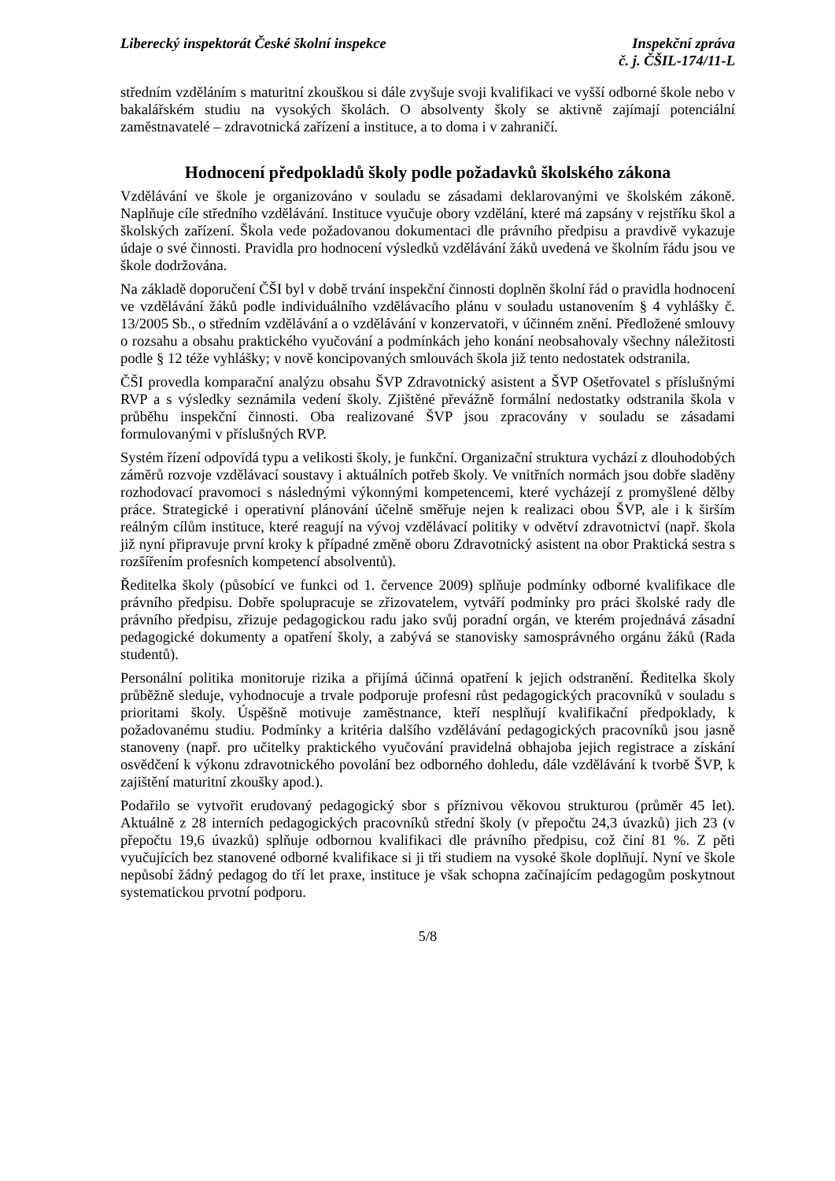Liberecký inspektorát České školní inspekce
Inspekční zpráva
č. j. ČŠIL-174/11-L
středním vzděláním s maturitní zkouškou si dále zvyšuje svoji kvalifikaci ve vyšší odborné škole nebo v bakalářském studiu na vysokých školách. O absolventy školy se aktivně zajímají potenciální zaměstnavatelé – zdravotnická zařízení a instituce, a to doma i v zahraničí.
Hodnocení předpokladů školy podle požadavků školského zákona
Vzdělávání ve škole je organizováno v souladu se zásadami deklarovanými ve školském zákoně. Naplňuje cíle středního vzdělávání. Instituce vyučuje obory vzdělání, které má zapsány v rejstříku škol a školských zařízení. Škola vede požadovanou dokumentaci dle právního předpisu a pravdivě vykazuje údaje o své činnosti. Pravidla pro hodnocení výsledků vzdělávání žáků uvedená ve školním řádu jsou ve škole dodržována.
Na základě doporučení ČŠI byl v době trvání inspekční činnosti doplněn školní řád o pravidla hodnocení ve vzdělávání žáků podle individuálního vzdělávacího plánu v souladu ustanovením § 4 vyhlášky č. 13/2005 Sb., o středním vzdělávání a o vzdělávání v konzervatoři, v účinném znění. Předložené smlouvy o rozsahu a obsahu praktického vyučování a podmínkách jeho konání neobsahovaly všechny náležitosti podle § 12 téže vyhlášky; v nově koncipovaných smlouvách škola již tento nedostatek odstranila.
ČŠI provedla komparační analýzu obsahu ŠVP Zdravotnický asistent a ŠVP Ošetřovatel s příslušnými RVP a s výsledky seznámila vedení školy. Zjištěné převážně formální nedostatky odstranila škola v průběhu inspekční činnosti. Oba realizované ŠVP jsou zpracovány v souladu se zásadami formulovanými v příslušných RVP.
Systém řízení odpovídá typu a velikosti školy, je funkční. Organizační struktura vychází z dlouhodobých záměrů rozvoje vzdělávací soustavy i aktuálních potřeb školy. Ve vnitřních normách jsou dobře sladěny rozhodovací pravomoci s následnými výkonnými kompetencemi, které vycházejí z promyšlené dělby práce. Strategické i operativní plánování účelně směřuje nejen k realizaci obou ŠVP, ale i k širším reálným cílům instituce, které reagují na vývoj vzdělávací politiky v odvětví zdravotnictví (např. škola již nyní připravuje první kroky k případné změně oboru Zdravotnický asistent na obor Praktická sestra s rozšířením profesních kompetencí absolventů).
Ředitelka školy (působící ve funkci od 1. července 2009) splňuje podmínky odborné kvalifikace dle právního předpisu. Dobře spolupracuje se zřizovatelem, vytváří podmínky pro práci školské rady dle právního předpisu, zřizuje pedagogickou radu jako svůj poradní orgán, ve kterém projednává zásadní pedagogické dokumenty a opatření školy, a zabývá se stanovisky samosprávného orgánu žáků (Rada studentů).
Personální politika monitoruje rizika a přijímá účinná opatření k jejich odstranění. Ředitelka školy průběžně sleduje, vyhodnocuje a trvale podporuje profesní růst pedagogických pracovníků v souladu s prioritami školy. Úspěšně motivuje zaměstnance, kteří nesplňují kvalifikační předpoklady, k požadovanému studiu. Podmínky a kritéria dalšího vzdělávání pedagogických pracovníků jsou jasně stanoveny (např. pro učitelky praktického vyučování pravidelná obhajoba jejich registrace a získání osvědčení k výkonu zdravotnického povolání bez odborného dohledu, dále vzdělávání k tvorbě ŠVP, k zajištění maturitní zkoušky apod.).
Podařilo se vytvořit erudovaný pedagogický sbor s příznivou věkovou strukturou (průměr 45 let). Aktuálně z 28 interních pedagogických pracovníků střední školy (v přepočtu 24,3 úvazků) jich 23 (v přepočtu 19,6 úvazků) splňuje odbornou kvalifikaci dle právního předpisu, což činí 81 %. Z pěti vyučujících bez stanovené odborné kvalifikace si ji tři studiem na vysoké škole doplňují. Nyní ve škole nepůsobí žádný pedagog do tří let praxe, instituce je však schopna začínajícím pedagogům poskytnout systematickou prvotní podporu.
5/8